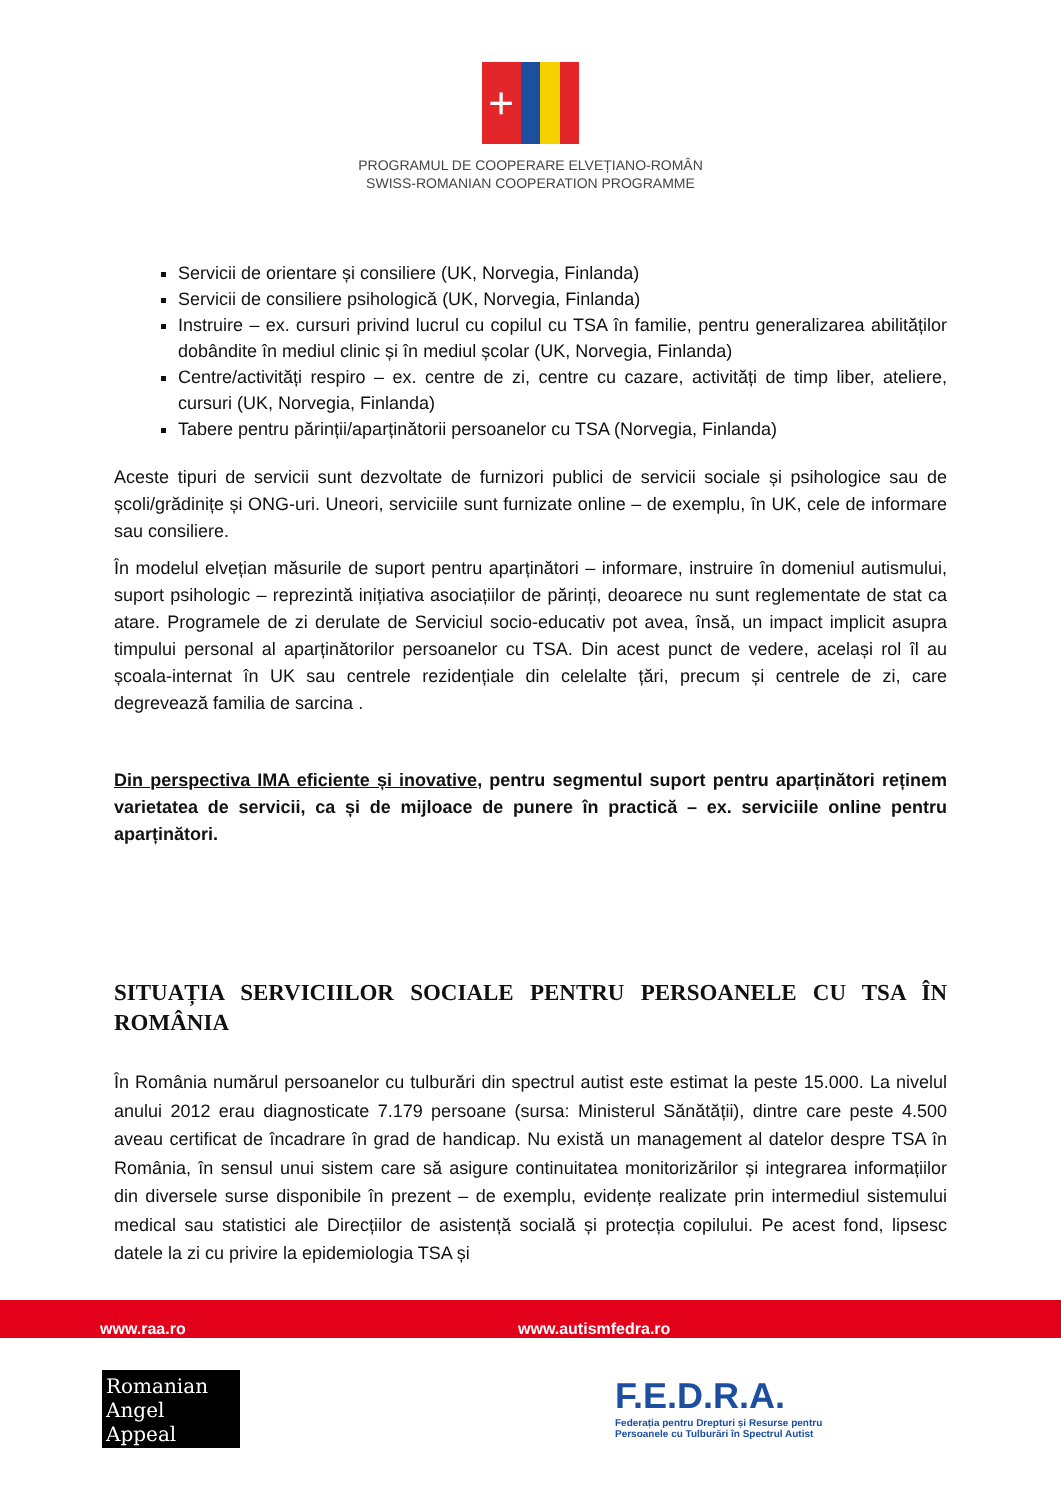+
PROGRAMUL DE COOPERARE ELVEȚIANO-ROMÂN
SWISS-ROMANIAN COOPERATION PROGRAMME
Servicii de orientare și consiliere (UK, Norvegia, Finlanda)
Servicii de consiliere psihologică (UK, Norvegia, Finlanda)
Instruire – ex. cursuri privind lucrul cu copilul cu TSA în familie, pentru generalizarea abilităților dobândite în mediul clinic și în mediul școlar (UK, Norvegia, Finlanda)
Centre/activități respiro – ex. centre de zi, centre cu cazare, activități de timp liber, ateliere, cursuri (UK, Norvegia, Finlanda)
Tabere pentru părinții/aparținătorii persoanelor cu TSA (Norvegia, Finlanda)
Aceste tipuri de servicii sunt dezvoltate de furnizori publici de servicii sociale și psihologice sau de școli/grădinițe și ONG-uri. Uneori, serviciile sunt furnizate online – de exemplu, în UK, cele de informare sau consiliere.
În modelul elvețian măsurile de suport pentru aparținători – informare, instruire în domeniul autismului, suport psihologic – reprezintă inițiativa asociațiilor de părinți, deoarece nu sunt reglementate de stat ca atare. Programele de zi derulate de Serviciul socio-educativ pot avea, însă, un impact implicit asupra timpului personal al aparținătorilor persoanelor cu TSA. Din acest punct de vedere, același rol îl au școala-internat în UK sau centrele rezidențiale din celelalte țări, precum și centrele de zi, care degrevează familia de sarcina .
Din perspectiva IMA eficiente și inovative, pentru segmentul suport pentru aparținători reținem varietatea de servicii, ca și de mijloace de punere în practică – ex. serviciile online pentru aparținători.
SITUAȚIA SERVICIILOR SOCIALE PENTRU PERSOANELE CU TSA ÎN ROMÂNIA
În România numărul persoanelor cu tulburări din spectrul autist este estimat la peste 15.000. La nivelul anului 2012 erau diagnosticate 7.179 persoane (sursa: Ministerul Sănătății), dintre care peste 4.500 aveau certificat de încadrare în grad de handicap. Nu există un management al datelor despre TSA în România, în sensul unui sistem care să asigure continuitatea monitorizărilor și integrarea informațiilor din diversele surse disponibile în prezent – de exemplu, evidențe realizate prin intermediul sistemului medical sau statistici ale Direcțiilor de asistență socială și protecția copilului. Pe acest fond, lipsesc datele la zi cu privire la epidemiologia TSA și
www.raa.ro www.autismfedra.ro
Romanian
Angel Appeal
F.E.D.R.A.
Federația pentru Drepturi și Resurse pentru
Persoanele cu Tulburări în Spectrul Autist